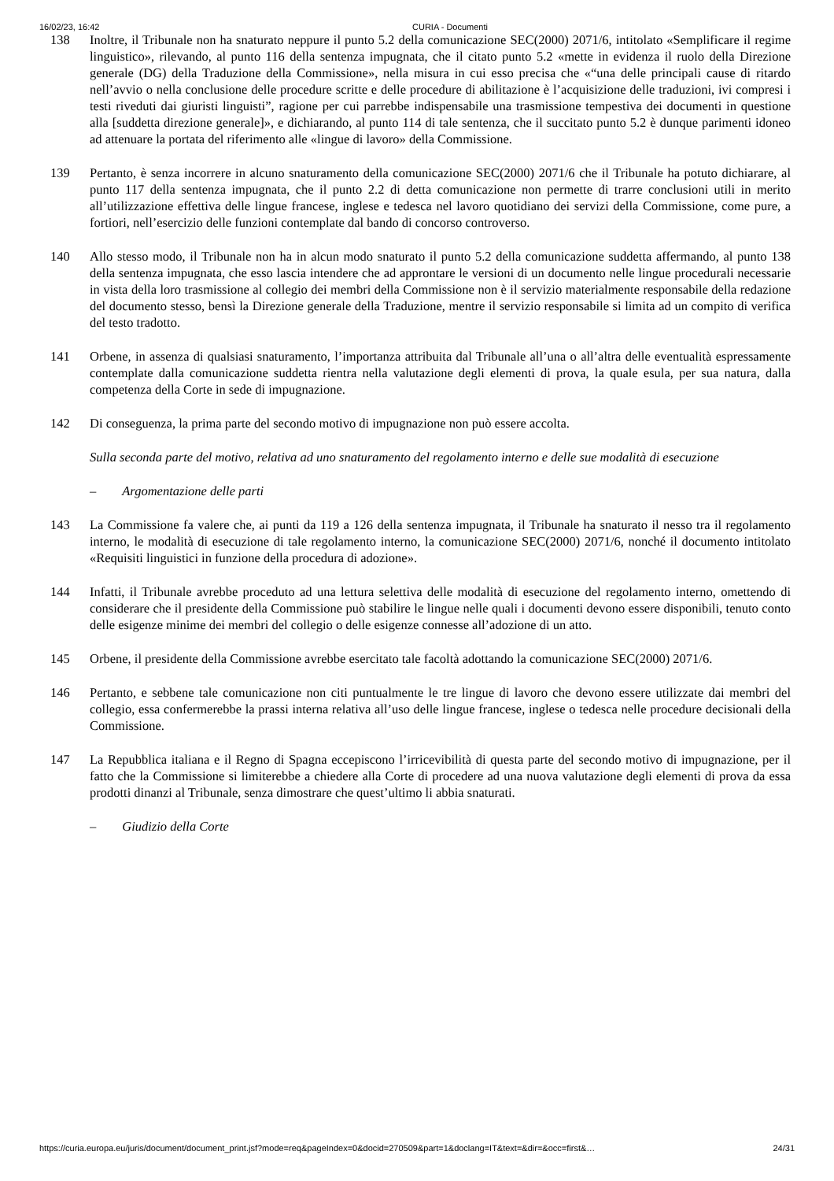16/02/23, 16:42 CURIA - Documenti
138 Inoltre, il Tribunale non ha snaturato neppure il punto 5.2 della comunicazione SEC(2000) 2071/6, intitolato «Semplificare il regime linguistico», rilevando, al punto 116 della sentenza impugnata, che il citato punto 5.2 «mette in evidenza il ruolo della Direzione generale (DG) della Traduzione della Commissione», nella misura in cui esso precisa che «“una delle principali cause di ritardo nell’avvio o nella conclusione delle procedure scritte e delle procedure di abilitazione è l’acquisizione delle traduzioni, ivi compresi i testi riveduti dai giuristi linguisti”, ragione per cui parrebbe indispensabile una trasmissione tempestiva dei documenti in questione alla [suddetta direzione generale]», e dichiarando, al punto 114 di tale sentenza, che il succitato punto 5.2 è dunque parimenti idoneo ad attenuare la portata del riferimento alle «lingue di lavoro» della Commissione.
139 Pertanto, è senza incorrere in alcuno snaturamento della comunicazione SEC(2000) 2071/6 che il Tribunale ha potuto dichiarare, al punto 117 della sentenza impugnata, che il punto 2.2 di detta comunicazione non permette di trarre conclusioni utili in merito all’utilizzazione effettiva delle lingue francese, inglese e tedesca nel lavoro quotidiano dei servizi della Commissione, come pure, a fortiori, nell’esercizio delle funzioni contemplate dal bando di concorso controverso.
140 Allo stesso modo, il Tribunale non ha in alcun modo snaturato il punto 5.2 della comunicazione suddetta affermando, al punto 138 della sentenza impugnata, che esso lascia intendere che ad approntare le versioni di un documento nelle lingue procedurali necessarie in vista della loro trasmissione al collegio dei membri della Commissione non è il servizio materialmente responsabile della redazione del documento stesso, bensì la Direzione generale della Traduzione, mentre il servizio responsabile si limita ad un compito di verifica del testo tradotto.
141 Orbene, in assenza di qualsiasi snaturamento, l’importanza attribuita dal Tribunale all’una o all’altra delle eventualità espressamente contemplate dalla comunicazione suddetta rientra nella valutazione degli elementi di prova, la quale esula, per sua natura, dalla competenza della Corte in sede di impugnazione.
142 Di conseguenza, la prima parte del secondo motivo di impugnazione non può essere accolta.
Sulla seconda parte del motivo, relativa ad uno snaturamento del regolamento interno e delle sue modalità di esecuzione
– Argomentazione delle parti
143 La Commissione fa valere che, ai punti da 119 a 126 della sentenza impugnata, il Tribunale ha snaturato il nesso tra il regolamento interno, le modalità di esecuzione di tale regolamento interno, la comunicazione SEC(2000) 2071/6, nonché il documento intitolato «Requisiti linguistici in funzione della procedura di adozione».
144 Infatti, il Tribunale avrebbe proceduto ad una lettura selettiva delle modalità di esecuzione del regolamento interno, omettendo di considerare che il presidente della Commissione può stabilire le lingue nelle quali i documenti devono essere disponibili, tenuto conto delle esigenze minime dei membri del collegio o delle esigenze connesse all’adozione di un atto.
145 Orbene, il presidente della Commissione avrebbe esercitato tale facoltà adottando la comunicazione SEC(2000) 2071/6.
146 Pertanto, e sebbene tale comunicazione non citi puntualmente le tre lingue di lavoro che devono essere utilizzate dai membri del collegio, essa confermerebbe la prassi interna relativa all’uso delle lingue francese, inglese o tedesca nelle procedure decisionali della Commissione.
147 La Repubblica italiana e il Regno di Spagna eccepiscono l’irricevibilità di questa parte del secondo motivo di impugnazione, per il fatto che la Commissione si limiterebbe a chiedere alla Corte di procedere ad una nuova valutazione degli elementi di prova da essa prodotti dinanzi al Tribunale, senza dimostrare che quest’ultimo li abbia snaturati.
– Giudizio della Corte
https://curia.europa.eu/juris/document/document_print.jsf?mode=req&pageIndex=0&docid=270509&part=1&doclang=IT&text=&dir=&occ=first&… 24/31